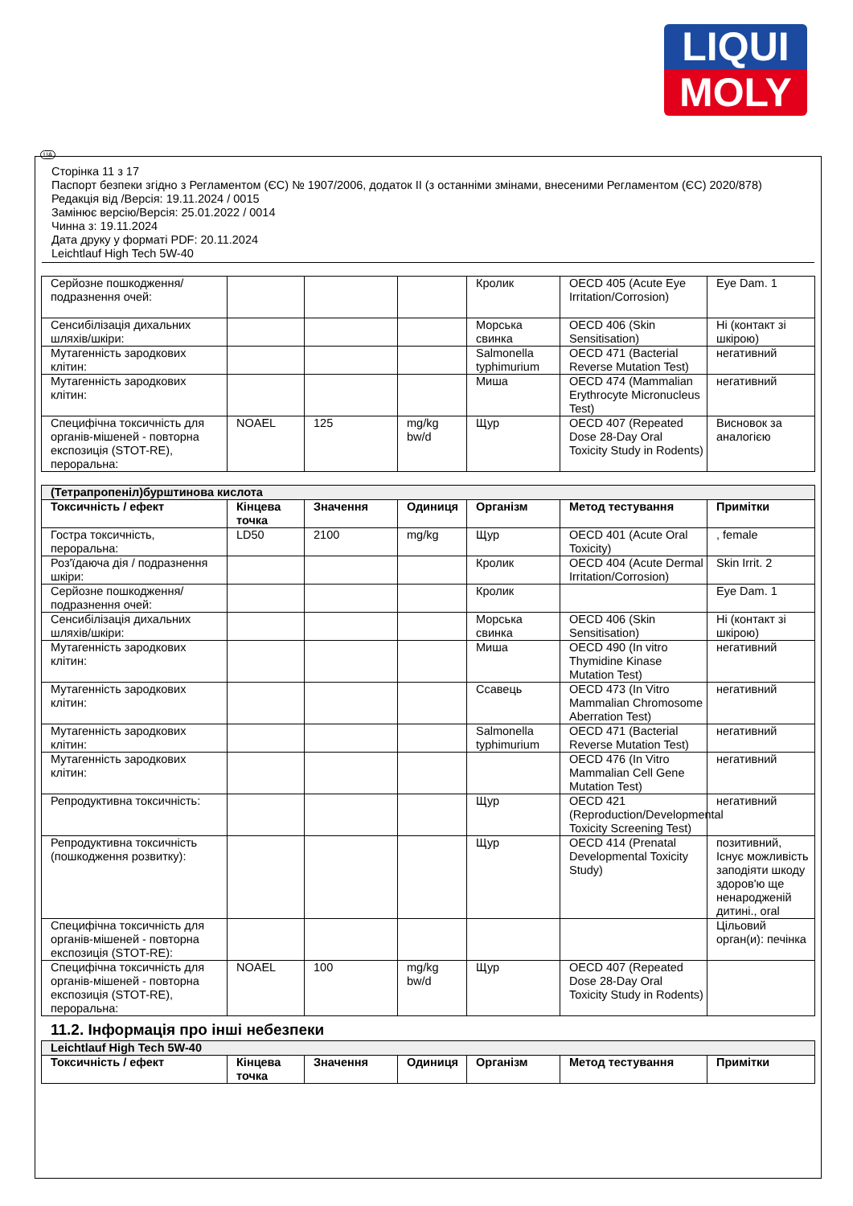LIQUI
MOLY
UA
Сторінка 11 з 17
Паспорт безпеки згідно з Регламентом (ЄС) № 1907/2006, додаток II (з останніми змінами, внесеними Регламентом (ЄС) 2020/878)
Редакція від /Версія: 19.11.2024 / 0015
Замінює версію/Версія: 25.01.2022 / 0014
Чинна з: 19.11.2024
Дата друку у форматі PDF: 20.11.2024
Leichtlauf High Tech 5W-40
| Серйозне пошкодження/подразнення очей: | | | | Кролик | OECD 405 (Acute Eye Irritation/Corrosion) | Eye Dam. 1 |
| Сенсибілізація дихальних шляхів/шкіри: | | | | Морська свинка | OECD 406 (Skin Sensitisation) | Ні (контакт зі шкірою) |
| Мутагенність зародкових клітин: | | | | Salmonella typhimurium | OECD 471 (Bacterial Reverse Mutation Test) | негативний |
| Мутагенність зародкових клітин: | | | | Миша | OECD 474 (Mammalian Erythrocyte Micronucleus Test) | негативний |
| Специфічна токсичність для органів-мішеней - повторна експозиція (STOT-RE), пероральна: | NOAEL | 125 | mg/kg bw/d | Щур | OECD 407 (Repeated Dose 28-Day Oral Toxicity Study in Rodents) | Висновок за аналогією |
| (Тетрапропеніл)бурштинова кислота | | | | | | |
| Токсичність / ефект | Кінцева точка | Значення | Одиниця | Організм | Метод тестування | Примітки |
| Гостра токсичність, пероральна: | LD50 | 2100 | mg/kg | Щур | OECD 401 (Acute Oral Toxicity) | , female |
| Роз'їдаюча дія / подразнення шкіри: | | | | Кролик | OECD 404 (Acute Dermal Irritation/Corrosion) | Skin Irrit. 2 |
| Серйозне пошкодження/подразнення очей: | | | | Кролик | | Eye Dam. 1 |
| Сенсибілізація дихальних шляхів/шкіри: | | | | Морська свинка | OECD 406 (Skin Sensitisation) | Ні (контакт зі шкірою) |
| Мутагенність зародкових клітин: | | | | Миша | OECD 490 (In vitro Thymidine Kinase Mutation Test) | негативний |
| Мутагенність зародкових клітин: | | | | Ссавець | OECD 473 (In Vitro Mammalian Chromosome Aberration Test) | негативний |
| Мутагенність зародкових клітин: | | | | Salmonella typhimurium | OECD 471 (Bacterial Reverse Mutation Test) | негативний |
| Мутагенність зародкових клітин: | | | | | OECD 476 (In Vitro Mammalian Cell Gene Mutation Test) | негативний |
| Репродуктивна токсичність: | | | | Щур | OECD 421 (Reproduction/Developmental Toxicity Screening Test) | негативний |
| Репродуктивна токсичність (пошкодження розвитку): | | | | Щур | OECD 414 (Prenatal Developmental Toxicity Study) | позитивний, Існує можливість заподіяти шкоду здоров'ю ще ненародженій дитині., oral |
| Специфічна токсичність для органів-мішеней - повторна експозиція (STOT-RE): | | | | | | Цільовий орган(и): печінка |
| Специфічна токсичність для органів-мішеней - повторна експозиція (STOT-RE), пероральна: | NOAEL | 100 | mg/kg bw/d | Щур | OECD 407 (Repeated Dose 28-Day Oral Toxicity Study in Rodents) | |
11.2. Інформація про інші небезпеки
| Leichtlauf High Tech 5W-40 | | | | | | |
| Токсичність / ефект | Кінцева точка | Значення | Одиниця | Організм | Метод тестування | Примітки |